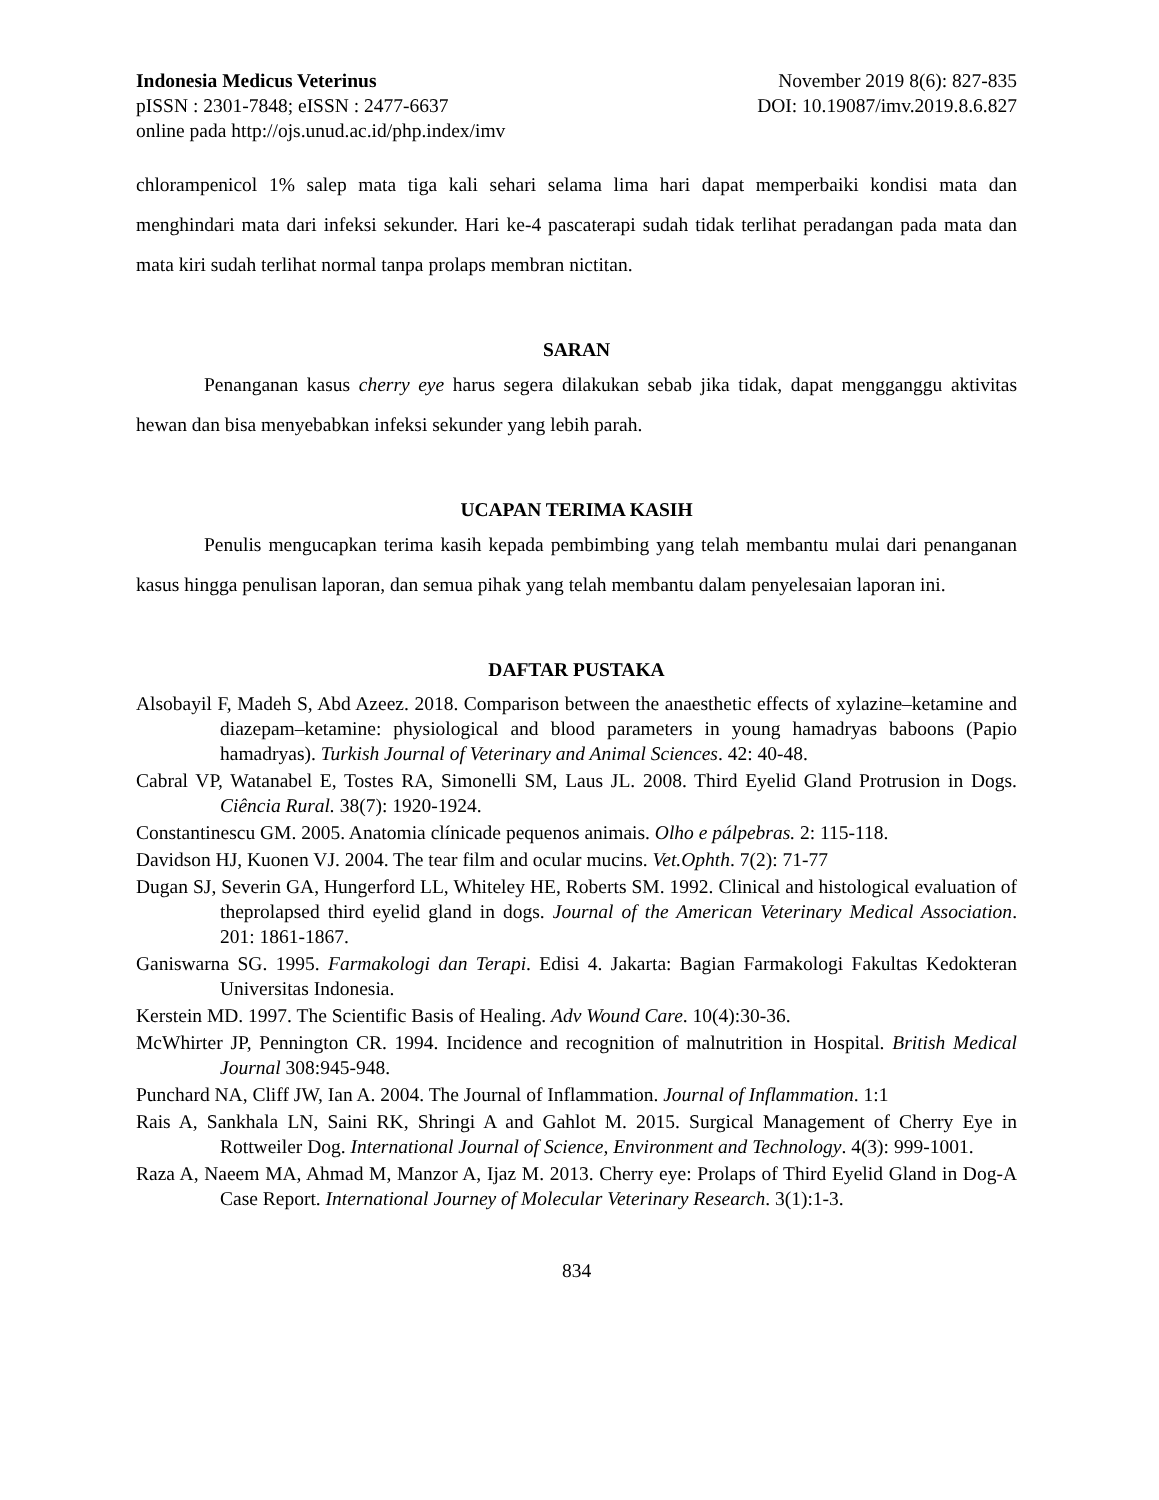Indonesia Medicus Veterinus November 2019 8(6): 827-835
pISSN : 2301-7848; eISSN : 2477-6637 DOI: 10.19087/imv.2019.8.6.827
online pada http://ojs.unud.ac.id/php.index/imv
chlorampenicol 1% salep mata tiga kali sehari selama lima hari dapat memperbaiki kondisi mata dan menghindari mata dari infeksi sekunder. Hari ke-4 pascaterapi sudah tidak terlihat peradangan pada mata dan mata kiri sudah terlihat normal tanpa prolaps membran nictitan.
SARAN
Penanganan kasus cherry eye harus segera dilakukan sebab jika tidak, dapat mengganggu aktivitas hewan dan bisa menyebabkan infeksi sekunder yang lebih parah.
UCAPAN TERIMA KASIH
Penulis mengucapkan terima kasih kepada pembimbing yang telah membantu mulai dari penanganan kasus hingga penulisan laporan, dan semua pihak yang telah membantu dalam penyelesaian laporan ini.
DAFTAR PUSTAKA
Alsobayil F, Madeh S, Abd Azeez. 2018. Comparison between the anaesthetic effects of xylazine–ketamine and diazepam–ketamine: physiological and blood parameters in young hamadryas baboons (Papio hamadryas). Turkish Journal of Veterinary and Animal Sciences. 42: 40-48.
Cabral VP, Watanabel E, Tostes RA, Simonelli SM, Laus JL. 2008. Third Eyelid Gland Protrusion in Dogs. Ciência Rural. 38(7): 1920-1924.
Constantinescu GM. 2005. Anatomia clínicade pequenos animais. Olho e pálpebras. 2: 115-118.
Davidson HJ, Kuonen VJ. 2004. The tear film and ocular mucins. Vet.Ophth. 7(2): 71-77
Dugan SJ, Severin GA, Hungerford LL, Whiteley HE, Roberts SM. 1992. Clinical and histological evaluation of theprolapsed third eyelid gland in dogs. Journal of the American Veterinary Medical Association. 201: 1861-1867.
Ganiswarna SG. 1995. Farmakologi dan Terapi. Edisi 4. Jakarta: Bagian Farmakologi Fakultas Kedokteran Universitas Indonesia.
Kerstein MD. 1997. The Scientific Basis of Healing. Adv Wound Care. 10(4):30-36.
McWhirter JP, Pennington CR. 1994. Incidence and recognition of malnutrition in Hospital. British Medical Journal 308:945-948.
Punchard NA, Cliff JW, Ian A. 2004. The Journal of Inflammation. Journal of Inflammation. 1:1
Rais A, Sankhala LN, Saini RK, Shringi A and Gahlot M. 2015. Surgical Management of Cherry Eye in Rottweiler Dog. International Journal of Science, Environment and Technology. 4(3): 999-1001.
Raza A, Naeem MA, Ahmad M, Manzor A, Ijaz M. 2013. Cherry eye: Prolaps of Third Eyelid Gland in Dog-A Case Report. International Journey of Molecular Veterinary Research. 3(1):1-3.
834